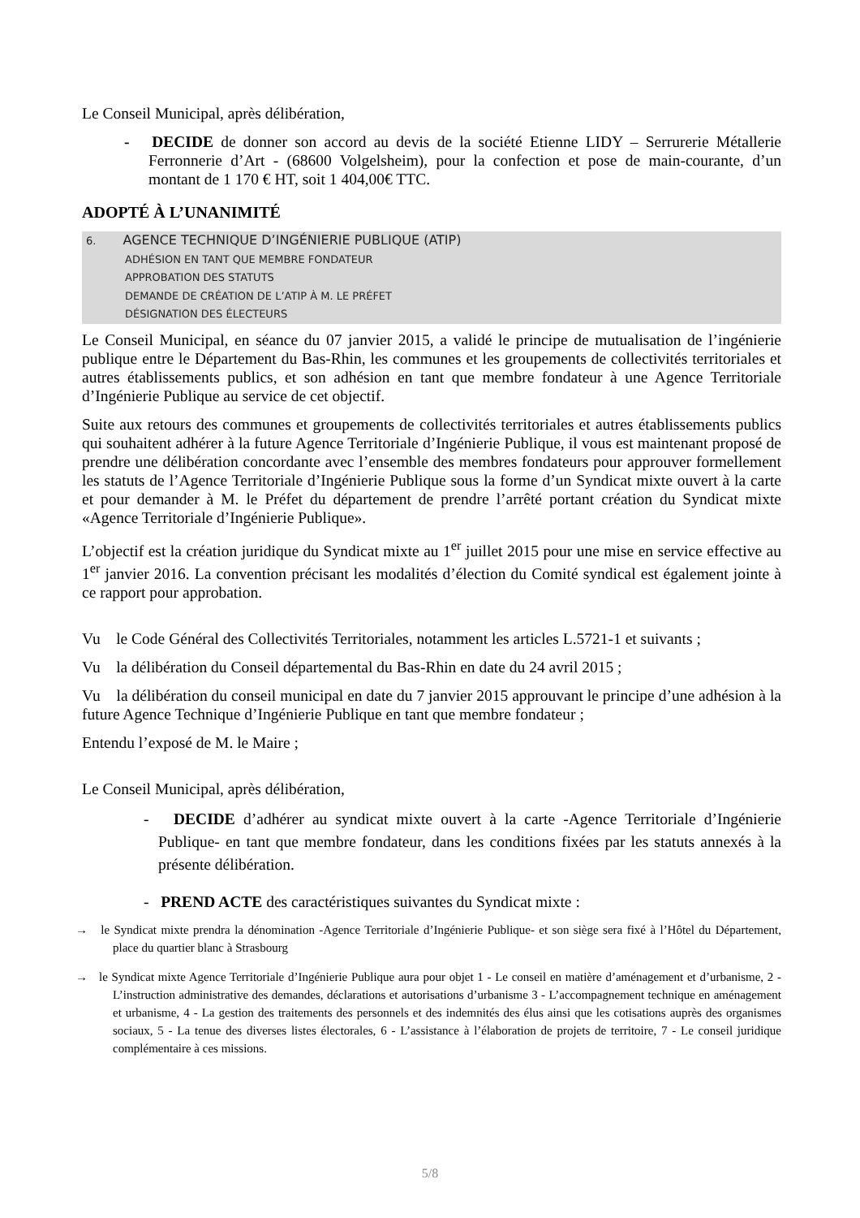Le Conseil Municipal, après délibération,
- DECIDE de donner son accord au devis de la société Etienne LIDY – Serrurerie Métallerie Ferronnerie d’Art - (68600 Volgelsheim), pour la confection et pose de main-courante, d’un montant de 1 170 € HT, soit 1 404,00€ TTC.
ADOPTÉ À L’UNANIMITÉ
6. AGENCE TECHNIQUE D’INGÉNIERIE PUBLIQUE (ATIP)
ADHÉSION EN TANT QUE MEMBRE FONDATEUR
APPROBATION DES STATUTS
DEMANDE DE CRÉATION DE L’ATIP À M. LE PRÉFET
DÉSIGNATION DES ÉLECTEURS
Le Conseil Municipal, en séance du 07 janvier 2015, a validé le principe de mutualisation de l’ingénierie publique entre le Département du Bas-Rhin, les communes et les groupements de collectivités territoriales et autres établissements publics, et son adhésion en tant que membre fondateur à une Agence Territoriale d’Ingénierie Publique au service de cet objectif.
Suite aux retours des communes et groupements de collectivités territoriales et autres établissements publics qui souhaitent adhérer à la future Agence Territoriale d’Ingénierie Publique, il vous est maintenant proposé de prendre une délibération concordante avec l’ensemble des membres fondateurs pour approuver formellement les statuts de l’Agence Territoriale d’Ingénierie Publique sous la forme d’un Syndicat mixte ouvert à la carte et pour demander à M. le Préfet du département de prendre l’arrêté portant création du Syndicat mixte «Agence Territoriale d’Ingénierie Publique».
L’objectif est la création juridique du Syndicat mixte au 1<sup>er</sup> juillet 2015 pour une mise en service effective au 1<sup>er</sup> janvier 2016. La convention précisant les modalités d’élection du Comité syndical est également jointe à ce rapport pour approbation.
Vu le Code Général des Collectivités Territoriales, notamment les articles L.5721-1 et suivants ;
Vu la délibération du Conseil départemental du Bas-Rhin en date du 24 avril 2015 ;
Vu la délibération du conseil municipal en date du 7 janvier 2015 approuvant le principe d’une adhésion à la future Agence Technique d’Ingénierie Publique en tant que membre fondateur ;
Entendu l’exposé de M. le Maire ;
Le Conseil Municipal, après délibération,
- DECIDE d’adhérer au syndicat mixte ouvert à la carte -Agence Territoriale d’Ingénierie Publique- en tant que membre fondateur, dans les conditions fixées par les statuts annexés à la présente délibération.
- PREND ACTE des caractéristiques suivantes du Syndicat mixte :
→ le Syndicat mixte prendra la dénomination -Agence Territoriale d’Ingénierie Publique- et son siège sera fixé à l’Hôtel du Département, place du quartier blanc à Strasbourg
→ le Syndicat mixte Agence Territoriale d’Ingénierie Publique aura pour objet 1 - Le conseil en matière d’aménagement et d’urbanisme, 2 - L’instruction administrative des demandes, déclarations et autorisations d’urbanisme 3 - L’accompagnement technique en aménagement et urbanisme, 4 - La gestion des traitements des personnels et des indemnités des élus ainsi que les cotisations auprès des organismes sociaux, 5 - La tenue des diverses listes électorales, 6 - L’assistance à l’élaboration de projets de territoire, 7 - Le conseil juridique complémentaire à ces missions.
5/8